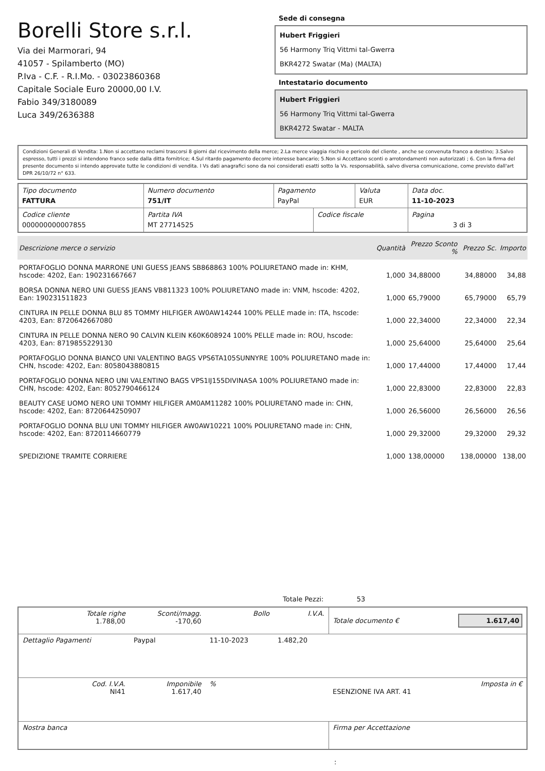Borelli Store s.r.l.
Via dei Marmorari, 94
41057 - Spilamberto (MO)
P.Iva - C.F. - R.I.Mo. - 03023860368
Capitale Sociale Euro 20000,00 I.V.
Fabio 349/3180089
Luca 349/2636388
Sede di consegna
Hubert Friggieri
56 Harmony Triq Vittmi tal-Gwerra
BKR4272 Swatar (Ma) (MALTA)
Intestatario documento
Hubert Friggieri
56 Harmony Triq Vittmi tal-Gwerra
BKR4272 Swatar - MALTA
Condizioni Generali di Vendita: 1.Non si accettano reclami trascorsi 8 giorni dal ricevimento della merce; 2.La merce viaggia rischio e pericolo del cliente , anche se convenuta franco a destino; 3.Salvo espresso, tutti i prezzi si intendono franco sede dalla ditta fornitrice; 4.Sul ritardo pagamento decorre interesse bancario; 5.Non si Accettano sconti o arrotondamenti non autorizzati ; 6. Con la firma del presente documento si intendo approvate tutte le condizioni di vendita. I Vs dati anagrafici sono da noi considerati esatti sotto la Vs. responsabilità, salvo diversa comunicazione, come previsto dall'art DPR 26/10/72 n° 633.
| Tipo documento FATTURA | Numero documento 751/IT | Pagamento PayPal | | Valuta EUR | Data doc. 11-10-2023 |
| Codice cliente 000000000007855 | Partita IVA MT 27714525 | | Codice fiscale | | Pagina 3 di 3 |
| Descrizione merce o servizio | Quantità | Prezzo Sconto % | Prezzo Sc. | Importo |
| --- | --- | --- | --- | --- |
| PORTAFOGLIO DONNA MARRONE UNI GUESS JEANS SB868863 100% POLIURETANO made in: KHM, hscode: 4202, Ean: 190231667667 | 1,000 | 34,88000 | 34,88000 | 34,88 |
| BORSA DONNA NERO UNI GUESS JEANS VB811323 100% POLIURETANO made in: VNM, hscode: 4202, Ean: 190231511823 | 1,000 | 65,79000 | 65,79000 | 65,79 |
| CINTURA IN PELLE DONNA BLU 85 TOMMY HILFIGER AW0AW14244 100% PELLE made in: ITA, hscode: 4203, Ean: 8720642667080 | 1,000 | 22,34000 | 22,34000 | 22,34 |
| CINTURA IN PELLE DONNA NERO 90 CALVIN KLEIN K60K608924 100% PELLE made in: ROU, hscode: 4203, Ean: 8719855229130 | 1,000 | 25,64000 | 25,64000 | 25,64 |
| PORTAFOGLIO DONNA BIANCO UNI VALENTINO BAGS VPS6TA105SUNNYRE 100% POLIURETANO made in: CHN, hscode: 4202, Ean: 8058043880815 | 1,000 | 17,44000 | 17,44000 | 17,44 |
| PORTAFOGLIO DONNA NERO UNI VALENTINO BAGS VPS1IJ155DIVINASA 100% POLIURETANO made in: CHN, hscode: 4202, Ean: 8052790466124 | 1,000 | 22,83000 | 22,83000 | 22,83 |
| BEAUTY CASE UOMO NERO UNI TOMMY HILFIGER AM0AM11282 100% POLIURETANO made in: CHN, hscode: 4202, Ean: 8720644250907 | 1,000 | 26,56000 | 26,56000 | 26,56 |
| PORTAFOGLIO DONNA BLU UNI TOMMY HILFIGER AW0AW10221 100% POLIURETANO made in: CHN, hscode: 4202, Ean: 8720114660779 | 1,000 | 29,32000 | 29,32000 | 29,32 |
| SPEDIZIONE TRAMITE CORRIERE | 1,000 | 138,00000 | 138,00000 | 138,00 |
Totale Pezzi: 53
| Totale righe 1.788,00 | Sconti/magg. -170,60 | Bollo | I.V.A. | Totale documento € | 1.617,40 |
| Dettaglio Pagamenti | Paypal | 11-10-2023 | 1.482,20 | | |
| Cod. I.V.A. NI41 | Imponibile 1.617,40 | % | | ESENZIONE IVA ART. 41 | Imposta in € |
| Nostra banca | | | | Firma per Accettazione | |
: